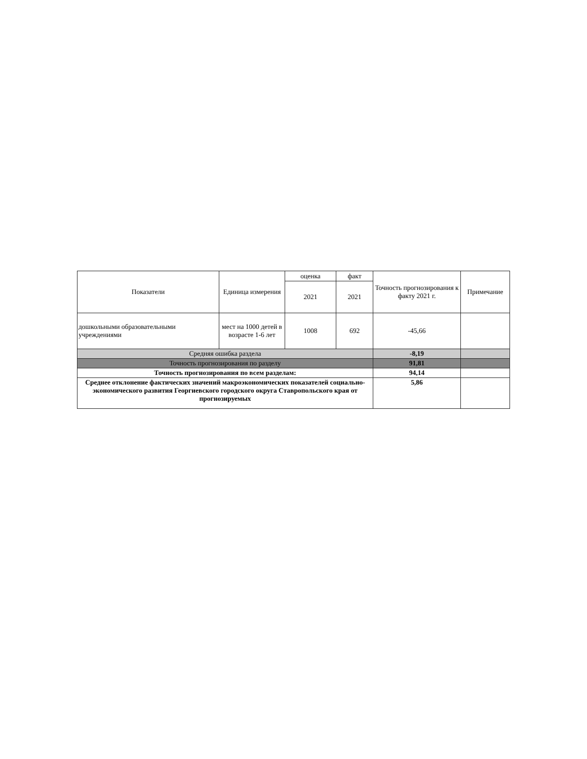| Показатели | Единица измерения | оценка | факт | Точность прогнозирования к факту 2021 г. | Примечание |
| --- | --- | --- | --- | --- | --- |
| | | 2021 | 2021 | | |
| дошкольными образовательными учреждениями | мест на 1000 детей в возрасте 1-6 лет | 1008 | 692 | -45,66 | |
| Средняя ошибка раздела | | | | -8,19 | |
| Точность прогнозирования по разделу | | | | 91,81 | |
| Точность прогнозирования по всем разделам: | | | | 94,14 | |
| Среднее отклонение фактических значений макроэкономических показателей социально-экономического развития Георгиевского городского округа Ставропольского края от прогнозируемых | | | | 5,86 | |